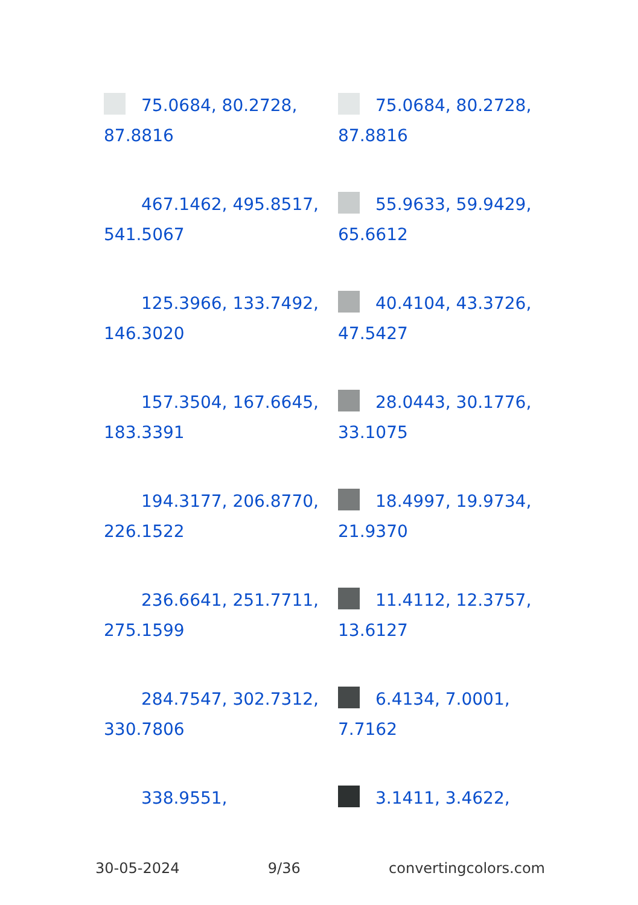75.0684, 80.2728, 87.8816
75.0684, 80.2728, 87.8816
467.1462, 495.8517, 541.5067
55.9633, 59.9429, 65.6612
125.3966, 133.7492, 146.3020
40.4104, 43.3726, 47.5427
157.3504, 167.6645, 183.3391
28.0443, 30.1776, 33.1075
194.3177, 206.8770, 226.1522
18.4997, 19.9734, 21.9370
236.6641, 251.7711, 275.1599
11.4112, 12.3757, 13.6127
284.7547, 302.7312, 330.7806
6.4134, 7.0001, 7.7162
338.9551,
3.1411, 3.4622,
30-05-2024 9/36 convertingcolors.com